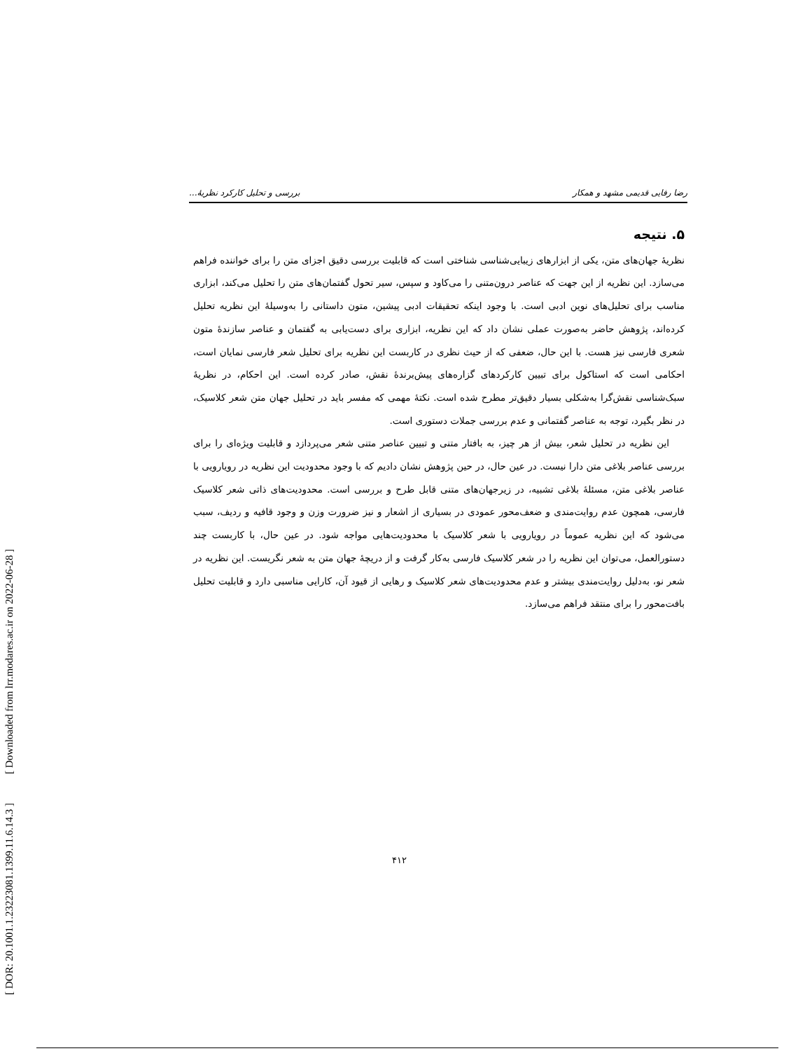[ DOR: 20.1001.1.23223081.1399.11.6.14.3 ] [ Downloaded from lrr.modares.ac.ir on 2022-06-28 ]
رضا رفایی قدیمی مشهد و همکار بررسی و تحلیل کارکرد نظریهٔ...
۵. نتیجه
نظریهٔ جهان‌های متن، یکی از ابزارهای زیبایی‌شناسی شناختی است که قابلیت بررسی دقیق اجزای متن را برای خواننده فراهم می‌سازد. این نظریه از این جهت که عناصر درون‌متنی را می‌کاود و سپس، سیر تحول گفتمان‌های متن را تحلیل می‌کند، ابزاری مناسب برای تحلیل‌های نوین ادبی است. با وجود اینکه تحقیقات ادبی پیشین، متون داستانی را به‌وسیلهٔ این نظریه تحلیل کرده‌اند، پژوهش حاضر به‌صورت عملی نشان داد که این نظریه، ابزاری برای دست‌یابی به گفتمان و عناصر سازندهٔ متون شعری فارسی نیز هست. با این حال، ضعفی که از حیث نظری در کاربست این نظریه برای تحلیل شعر فارسی نمایان است، احکامی است که استاکول برای تبیین کارکردهای گزاره‌های پیش‌برندهٔ نقش، صادر کرده است. این احکام، در نظریهٔ سبک‌شناسی نقش‌گرا به‌شکلی بسیار دقیق‌تر مطرح شده است. نکتهٔ مهمی که مفسر باید در تحلیل جهان متن شعر کلاسیک، در نظر بگیرد، توجه به عناصر گفتمانی و عدم بررسی جملات دستوری است.
این نظریه در تحلیل شعر، بیش از هر چیز، به بافتار متنی و تبیین عناصر متنی شعر می‌پردازد و قابلیت ویژه‌ای را برای بررسی عناصر بلاغی متن دارا نیست. در عین حال، در حین پژوهش نشان دادیم که با وجود محدودیت این نظریه در رویارویی با عناصر بلاغی متن، مسئلهٔ بلاغی تشبیه، در زیرجهان‌های متنی قابل طرح و بررسی است. محدودیت‌های ذاتی شعر کلاسیک فارسی، همچون عدم روایت‌مندی و ضعف‌محور عمودی در بسیاری از اشعار و نیز ضرورت وزن و وجود قافیه و ردیف، سبب می‌شود که این نظریه عموماً در رویارویی با شعر کلاسیک با محدودیت‌هایی مواجه شود. در عین حال، با کاربست چند دستورالعمل، می‌توان این نظریه را در شعر کلاسیک فارسی به‌کار گرفت و از دریچهٔ جهان متن به شعر نگریست. این نظریه در شعر نو، به‌دلیل روایت‌مندی بیشتر و عدم محدودیت‌های شعر کلاسیک و رهایی از قیود آن، کارایی مناسبی دارد و قابلیت تحلیل بافت‌محور را برای منتقد فراهم می‌سازد.
۴۱۲